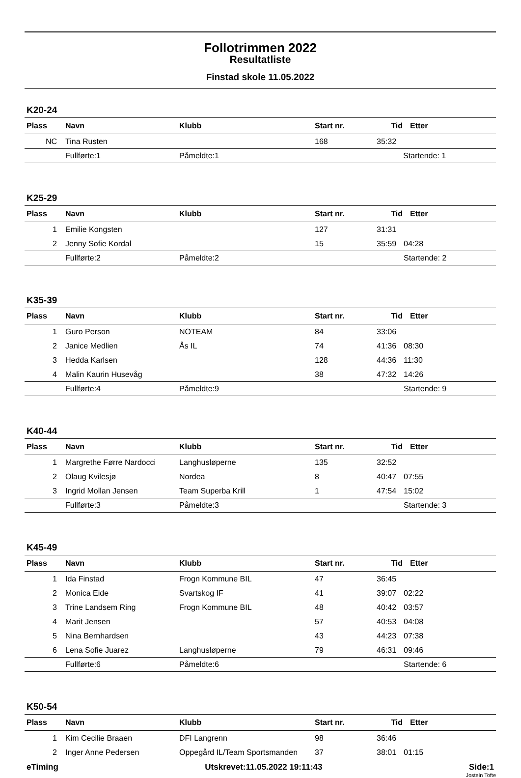Follotrimmen 2022
Resultatliste
Finstad skole 11.05.2022
K20-24
| Plass | Navn | Klubb | Start nr. | Tid | Etter |
| --- | --- | --- | --- | --- | --- |
| NC | Tina Rusten | | 168 | 35:32 | |
| | Fullførte:1 | Påmeldte:1 | | | Startende: 1 |
K25-29
| Plass | Navn | Klubb | Start nr. | Tid | Etter |
| --- | --- | --- | --- | --- | --- |
| 1 | Emilie Kongsten | | 127 | 31:31 | |
| 2 | Jenny Sofie Kordal | | 15 | 35:59 | 04:28 |
| | Fullførte:2 | Påmeldte:2 | | | Startende: 2 |
K35-39
| Plass | Navn | Klubb | Start nr. | Tid | Etter |
| --- | --- | --- | --- | --- | --- |
| 1 | Guro Person | NOTEAM | 84 | 33:06 | |
| 2 | Janice Medlien | Ås IL | 74 | 41:36 | 08:30 |
| 3 | Hedda Karlsen | | 128 | 44:36 | 11:30 |
| 4 | Malin Kaurin Husevåg | | 38 | 47:32 | 14:26 |
| | Fullførte:4 | Påmeldte:9 | | | Startende: 9 |
K40-44
| Plass | Navn | Klubb | Start nr. | Tid | Etter |
| --- | --- | --- | --- | --- | --- |
| 1 | Margrethe Førre Nardocci | Langhusløperne | 135 | 32:52 | |
| 2 | Olaug Kvilesjø | Nordea | 8 | 40:47 | 07:55 |
| 3 | Ingrid Mollan Jensen | Team Superba Krill | 1 | 47:54 | 15:02 |
| | Fullførte:3 | Påmeldte:3 | | | Startende: 3 |
K45-49
| Plass | Navn | Klubb | Start nr. | Tid | Etter |
| --- | --- | --- | --- | --- | --- |
| 1 | Ida Finstad | Frogn Kommune BIL | 47 | 36:45 | |
| 2 | Monica Eide | Svartskog IF | 41 | 39:07 | 02:22 |
| 3 | Trine Landsem Ring | Frogn Kommune BIL | 48 | 40:42 | 03:57 |
| 4 | Marit Jensen | | 57 | 40:53 | 04:08 |
| 5 | Nina Bernhardsen | | 43 | 44:23 | 07:38 |
| 6 | Lena Sofie Juarez | Langhusløperne | 79 | 46:31 | 09:46 |
| | Fullførte:6 | Påmeldte:6 | | | Startende: 6 |
K50-54
| Plass | Navn | Klubb | Start nr. | Tid | Etter |
| --- | --- | --- | --- | --- | --- |
| 1 | Kim Cecilie Braaen | DFI Langrenn | 98 | 36:46 | |
| 2 | Inger Anne Pedersen | Oppegård IL/Team Sportsmanden | 37 | 38:01 | 01:15 |
eTiming Utskrevet:11.05.2022 19:11:43 Side:1
Jostein Tofte